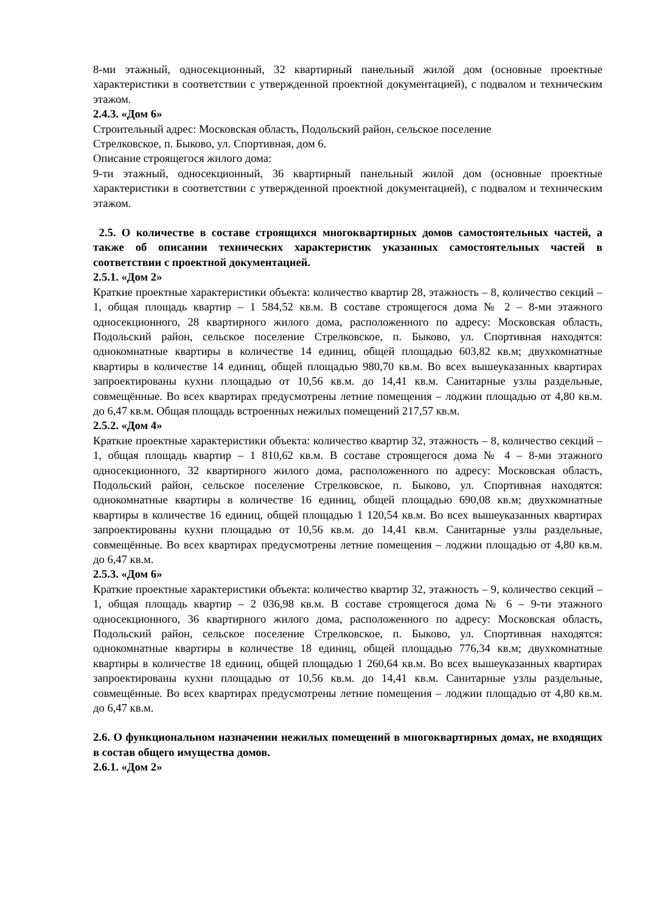8-ми этажный, односекционный, 32 квартирный панельный жилой дом (основные проектные характеристики в соответствии с утвержденной проектной документацией), с подвалом и техническим этажом.
2.4.3. «Дом 6»
Строительный адрес: Московская область, Подольский район, сельское поселение
Стрелковское, п. Быково, ул. Спортивная, дом 6.
Описание строящегося жилого дома:
9-ти этажный, односекционный, 36 квартирный панельный жилой дом (основные проектные характеристики в соответствии с утвержденной проектной документацией), с подвалом и техническим этажом.
2.5. О количестве в составе строящихся многоквартирных домов самостоятельных частей, а также об описании технических характеристик указанных самостоятельных частей в соответствии с проектной документацией.
2.5.1. «Дом 2»
Краткие проектные характеристики объекта: количество квартир 28, этажность – 8, количество секций – 1, общая площадь квартир – 1 584,52 кв.м. В составе строящегося дома № 2 – 8-ми этажного односекционного, 28 квартирного жилого дома, расположенного по адресу: Московская область, Подольский район, сельское поселение Стрелковское, п. Быково, ул. Спортивная находятся: однокомнатные квартиры в количестве 14 единиц, общей площадью 603,82 кв.м; двухкомнатные квартиры в количестве 14 единиц, общей площадью 980,70 кв.м. Во всех вышеуказанных квартирах запроектированы кухни площадью от 10,56 кв.м. до 14,41 кв.м. Санитарные узлы раздельные, совмещённые. Во всех квартирах предусмотрены летние помещения – лоджии площадью от 4,80 кв.м. до 6,47 кв.м. Общая площадь встроенных нежилых помещений 217,57 кв.м.
2.5.2. «Дом 4»
Краткие проектные характеристики объекта: количество квартир 32, этажность – 8, количество секций – 1, общая площадь квартир – 1 810,62 кв.м. В составе строящегося дома № 4 – 8-ми этажного односекционного, 32 квартирного жилого дома, расположенного по адресу: Московская область, Подольский район, сельское поселение Стрелковское, п. Быково, ул. Спортивная находятся: однокомнатные квартиры в количестве 16 единиц, общей площадью 690,08 кв.м; двухкомнатные квартиры в количестве 16 единиц, общей площадью 1 120,54 кв.м. Во всех вышеуказанных квартирах запроектированы кухни площадью от 10,56 кв.м. до 14,41 кв.м. Санитарные узлы раздельные, совмещённые. Во всех квартирах предусмотрены летние помещения – лоджии площадью от 4,80 кв.м. до 6,47 кв.м.
2.5.3. «Дом 6»
Краткие проектные характеристики объекта: количество квартир 32, этажность – 9, количество секций – 1, общая площадь квартир – 2 036,98 кв.м. В составе строящегося дома № 6 – 9-ти этажного односекционного, 36 квартирного жилого дома, расположенного по адресу: Московская область, Подольский район, сельское поселение Стрелковское, п. Быково, ул. Спортивная находятся: однокомнатные квартиры в количестве 18 единиц, общей площадью 776,34 кв.м; двухкомнатные квартиры в количестве 18 единиц, общей площадью 1 260,64 кв.м. Во всех вышеуказанных квартирах запроектированы кухни площадью от 10,56 кв.м. до 14,41 кв.м. Санитарные узлы раздельные, совмещённые. Во всех квартирах предусмотрены летние помещения – лоджии площадью от 4,80 кв.м. до 6,47 кв.м.
2.6. О функциональном назначении нежилых помещений в многоквартирных домах, не входящих в состав общего имущества домов.
2.6.1. «Дом 2»